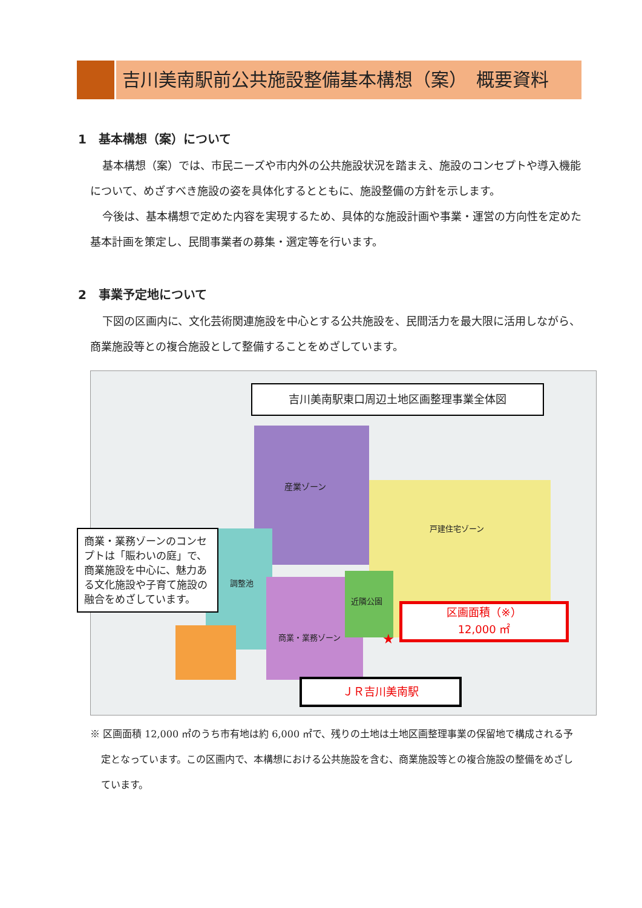吉川美南駅前公共施設整備基本構想（案）　概要資料
1　基本構想（案）について
基本構想（案）では、市民ニーズや市内外の公共施設状況を踏まえ、施設のコンセプトや導入機能について、めざすべき施設の姿を具体化するとともに、施設整備の方針を示します。
今後は、基本構想で定めた内容を実現するため、具体的な施設計画や事業・運営の方向性を定めた基本計画を策定し、民間事業者の募集・選定等を行います。
2　事業予定地について
下図の区画内に、文化芸術関連施設を中心とする公共施設を、民間活力を最大限に活用しながら、商業施設等との複合施設として整備することをめざしています。
吉川美南駅東口周辺土地区画整理事業全体図
★
区画面積（※）
12,000 ㎡
ＪＲ吉川美南駅
産業ゾーン
調整池
近隣公園
商業・業務ゾーン
戸建住宅ゾーン
商業・業務ゾーンのコンセプトは「賑わいの庭」で、商業施設を中心に、魅力ある文化施設や子育て施設の融合をめざしています。
※ 区画面積 12,000 ㎡のうち市有地は約 6,000 ㎡で、残りの土地は土地区画整理事業の保留地で構成される予定となっています。この区画内で、本構想における公共施設を含む、商業施設等との複合施設の整備をめざしています。